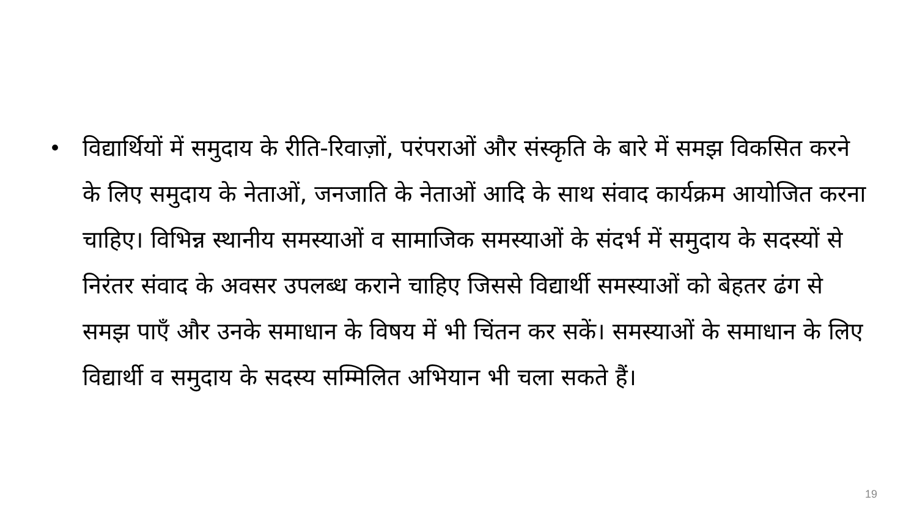• विद्यार्थियों में समुदाय के रीति-रिवाज़ों, परंपराओं और संस्कृति के बारे में समझ विकसित करने के लिए समुदाय के नेताओं, जनजाति के नेताओं आदि के साथ संवाद कार्यक्रम आयोजित करना चाहिए। विभिन्न स्थानीय समस्याओं व सामाजिक समस्याओं के संदर्भ में समुदाय के सदस्यों से निरंतर संवाद के अवसर उपलब्ध कराने चाहिए जिससे विद्यार्थी समस्याओं को बेहतर ढंग से समझ पाएँ और उनके समाधान के विषय में भी चिंतन कर सकें। समस्याओं के समाधान के लिए विद्यार्थी व समुदाय के सदस्य सम्मिलित अभियान भी चला सकते हैं।
19